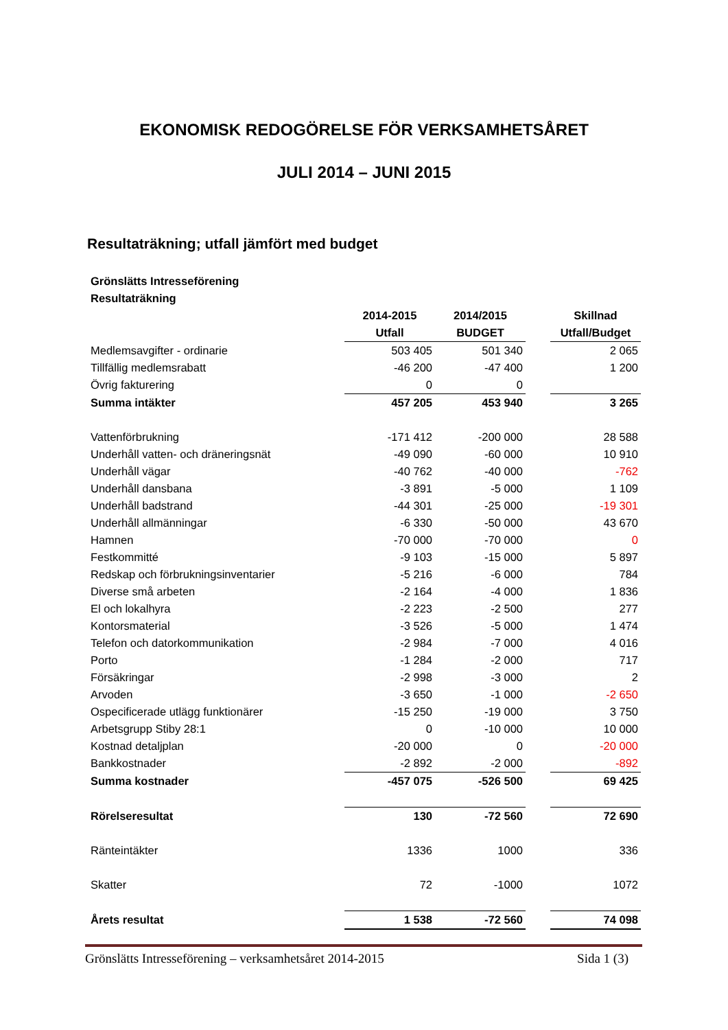EKONOMISK REDOGÖRELSE FÖR VERKSAMHETSÅRET
JULI 2014 – JUNI 2015
Resultaträkning; utfall jämfört med budget
| Grönslätts Intresseförening | | | | |
| Resultaträkning | | | | |
| | 2014-2015 | 2014/2015 | | Skillnad |
| | Utfall | BUDGET | | Utfall/Budget |
| Medlemsavgifter - ordinarie | 503 405 | 501 340 | | 2 065 |
| Tillfällig medlemsrabatt | -46 200 | -47 400 | | 1 200 |
| Övrig fakturering | 0 | 0 | | |
| Summa intäkter | 457 205 | 453 940 | | 3 265 |
| Vattenförbrukning | -171 412 | -200 000 | | 28 588 |
| Underhåll vatten- och dräneringsnät | -49 090 | -60 000 | | 10 910 |
| Underhåll vägar | -40 762 | -40 000 | | -762 |
| Underhåll dansbana | -3 891 | -5 000 | | 1 109 |
| Underhåll badstrand | -44 301 | -25 000 | | -19 301 |
| Underhåll allmänningar | -6 330 | -50 000 | | 43 670 |
| Hamnen | -70 000 | -70 000 | | 0 |
| Festkommitté | -9 103 | -15 000 | | 5 897 |
| Redskap och förbrukningsinventarier | -5 216 | -6 000 | | 784 |
| Diverse små arbeten | -2 164 | -4 000 | | 1 836 |
| El och lokalhyra | -2 223 | -2 500 | | 277 |
| Kontorsmaterial | -3 526 | -5 000 | | 1 474 |
| Telefon och datorkommunikation | -2 984 | -7 000 | | 4 016 |
| Porto | -1 284 | -2 000 | | 717 |
| Försäkringar | -2 998 | -3 000 | | 2 |
| Arvoden | -3 650 | -1 000 | | -2 650 |
| Ospecificerade utlägg funktionärer | -15 250 | -19 000 | | 3 750 |
| Arbetsgrupp Stiby 28:1 | 0 | -10 000 | | 10 000 |
| Kostnad detaljplan | -20 000 | 0 | | -20 000 |
| Bankkostnader | -2 892 | -2 000 | | -892 |
| Summa kostnader | -457 075 | -526 500 | | 69 425 |
| Rörelseresultat | 130 | -72 560 | | 72 690 |
| Ränteintäkter | 1336 | 1000 | | 336 |
| Skatter | 72 | -1000 | | 1072 |
| Årets resultat | 1 538 | -72 560 | | 74 098 |
Grönslätts Intresseförening – verksamhetsåret 2014-2015 Sida 1 (3)